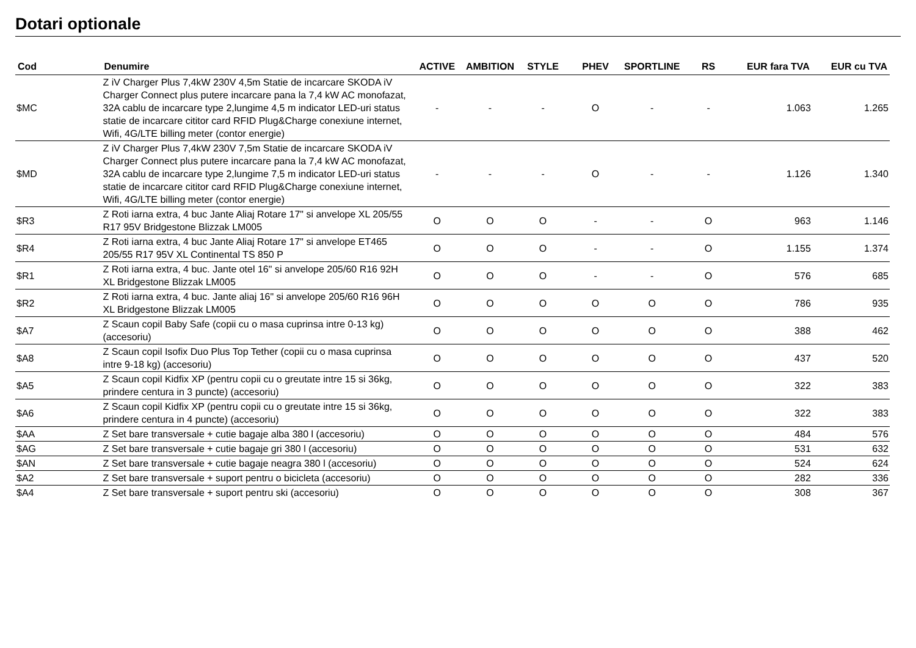Dotari optionale
| Cod | Denumire | ACTIVE | AMBITION | STYLE | PHEV | SPORTLINE | RS | EUR fara TVA | EUR cu TVA |
| --- | --- | --- | --- | --- | --- | --- | --- | --- | --- |
| $MC | Z iV Charger Plus 7,4kW 230V 4,5m Statie de incarcare SKODA iV Charger Connect plus putere incarcare pana la 7,4 kW AC monofazat, 32A cablu de incarcare type 2,lungime 4,5 m indicator LED-uri status statie de incarcare cititor card RFID Plug&Charge conexiune internet, Wifi, 4G/LTE billing meter (contor energie) | - | - | - | O | - | - | 1.063 | 1.265 |
| $MD | Z iV Charger Plus 7,4kW 230V 7,5m Statie de incarcare SKODA iV Charger Connect plus putere incarcare pana la 7,4 kW AC monofazat, 32A cablu de incarcare type 2,lungime 7,5 m indicator LED-uri status statie de incarcare cititor card RFID Plug&Charge conexiune internet, Wifi, 4G/LTE billing meter (contor energie) | - | - | - | O | - | - | 1.126 | 1.340 |
| $R3 | Z Roti iarna extra, 4 buc Jante Aliaj Rotare 17" si anvelope XL 205/55 R17 95V Bridgestone Blizzak LM005 | O | O | O | - | - | O | 963 | 1.146 |
| $R4 | Z Roti iarna extra, 4 buc Jante Aliaj Rotare 17" si anvelope ET465 205/55 R17 95V XL Continental TS 850 P | O | O | O | - | - | O | 1.155 | 1.374 |
| $R1 | Z Roti iarna extra, 4 buc. Jante otel 16" si anvelope 205/60 R16 92H XL Bridgestone Blizzak LM005 | O | O | O | - | - | O | 576 | 685 |
| $R2 | Z Roti iarna extra, 4 buc. Jante aliaj 16" si anvelope 205/60 R16 96H XL Bridgestone Blizzak LM005 | O | O | O | O | O | O | 786 | 935 |
| $A7 | Z Scaun copil Baby Safe (copii cu o masa cuprinsa intre 0-13 kg) (accesoriu) | O | O | O | O | O | O | 388 | 462 |
| $A8 | Z Scaun copil Isofix Duo Plus Top Tether (copii cu o masa cuprinsa intre 9-18 kg) (accesoriu) | O | O | O | O | O | O | 437 | 520 |
| $A5 | Z Scaun copil Kidfix XP (pentru copii cu o greutate intre 15 si 36kg, prindere centura in 3 puncte) (accesoriu) | O | O | O | O | O | O | 322 | 383 |
| $A6 | Z Scaun copil Kidfix XP (pentru copii cu o greutate intre 15 si 36kg, prindere centura in 4 puncte) (accesoriu) | O | O | O | O | O | O | 322 | 383 |
| $AA | Z Set bare transversale + cutie bagaje alba 380 l (accesoriu) | O | O | O | O | O | O | 484 | 576 |
| $AG | Z Set bare transversale + cutie bagaje gri 380 l (accesoriu) | O | O | O | O | O | O | 531 | 632 |
| $AN | Z Set bare transversale + cutie bagaje neagra 380 l (accesoriu) | O | O | O | O | O | O | 524 | 624 |
| $A2 | Z Set bare transversale + suport pentru o bicicleta (accesoriu) | O | O | O | O | O | O | 282 | 336 |
| $A4 | Z Set bare transversale + suport pentru ski (accesoriu) | O | O | O | O | O | O | 308 | 367 |